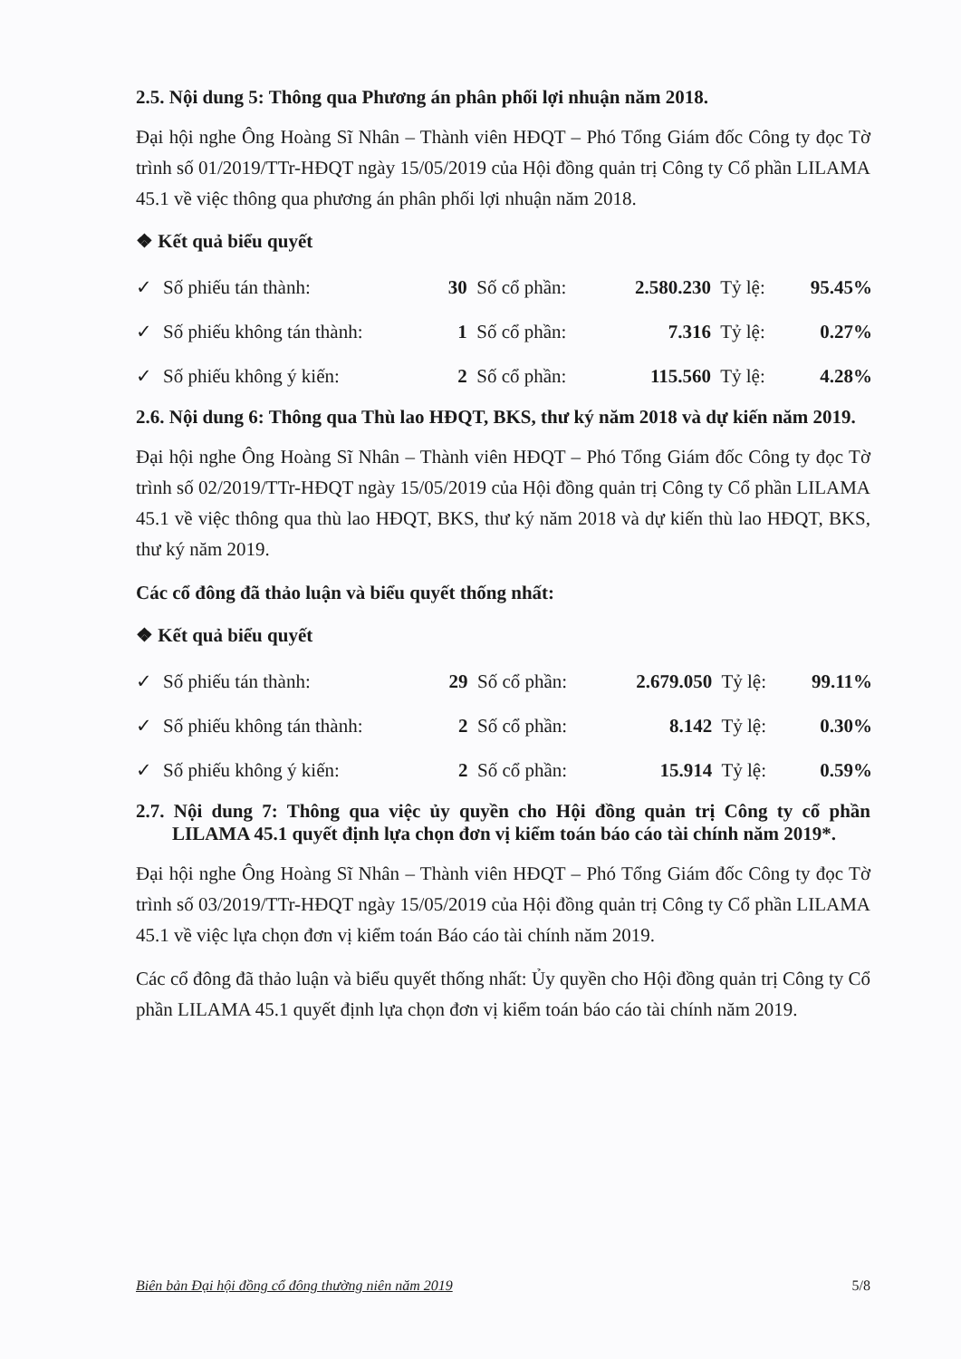2.5. Nội dung 5: Thông qua Phương án phân phối lợi nhuận năm 2018.
Đại hội nghe Ông Hoàng Sĩ Nhân – Thành viên HĐQT – Phó Tổng Giám đốc Công ty đọc Tờ trình số 01/2019/TTr-HĐQT ngày 15/05/2019 của Hội đồng quản trị Công ty Cổ phần LILAMA 45.1 về việc thông qua phương án phân phối lợi nhuận năm 2018.
❖ Kết quả biểu quyết
| ✓ | Số phiếu tán thành: | 30 | Số cổ phần: | 2.580.230 | Tỷ lệ: | 95.45% |
| ✓ | Số phiếu không tán thành: | 1 | Số cổ phần: | 7.316 | Tỷ lệ: | 0.27% |
| ✓ | Số phiếu không ý kiến: | 2 | Số cổ phần: | 115.560 | Tỷ lệ: | 4.28% |
2.6. Nội dung 6: Thông qua Thù lao HĐQT, BKS, thư ký năm 2018 và dự kiến năm 2019.
Đại hội nghe Ông Hoàng Sĩ Nhân – Thành viên HĐQT – Phó Tổng Giám đốc Công ty đọc Tờ trình số 02/2019/TTr-HĐQT ngày 15/05/2019 của Hội đồng quản trị Công ty Cổ phần LILAMA 45.1 về việc thông qua thù lao HĐQT, BKS, thư ký năm 2018 và dự kiến thù lao HĐQT, BKS, thư ký năm 2019.
Các cổ đông đã thảo luận và biểu quyết thống nhất:
❖ Kết quả biểu quyết
| ✓ | Số phiếu tán thành: | 29 | Số cổ phần: | 2.679.050 | Tỷ lệ: | 99.11% |
| ✓ | Số phiếu không tán thành: | 2 | Số cổ phần: | 8.142 | Tỷ lệ: | 0.30% |
| ✓ | Số phiếu không ý kiến: | 2 | Số cổ phần: | 15.914 | Tỷ lệ: | 0.59% |
2.7. Nội dung 7: Thông qua việc ủy quyền cho Hội đồng quản trị Công ty cổ phần LILAMA 45.1 quyết định lựa chọn đơn vị kiểm toán báo cáo tài chính năm 2019*.
Đại hội nghe Ông Hoàng Sĩ Nhân – Thành viên HĐQT – Phó Tổng Giám đốc Công ty đọc Tờ trình số 03/2019/TTr-HĐQT ngày 15/05/2019 của Hội đồng quản trị Công ty Cổ phần LILAMA 45.1 về việc lựa chọn đơn vị kiểm toán Báo cáo tài chính năm 2019.
Các cổ đông đã thảo luận và biểu quyết thống nhất: Ủy quyền cho Hội đồng quản trị Công ty Cổ phần LILAMA 45.1 quyết định lựa chọn đơn vị kiểm toán báo cáo tài chính năm 2019.
Biên bản Đại hội đồng cổ đông thường niên năm 2019 5/8